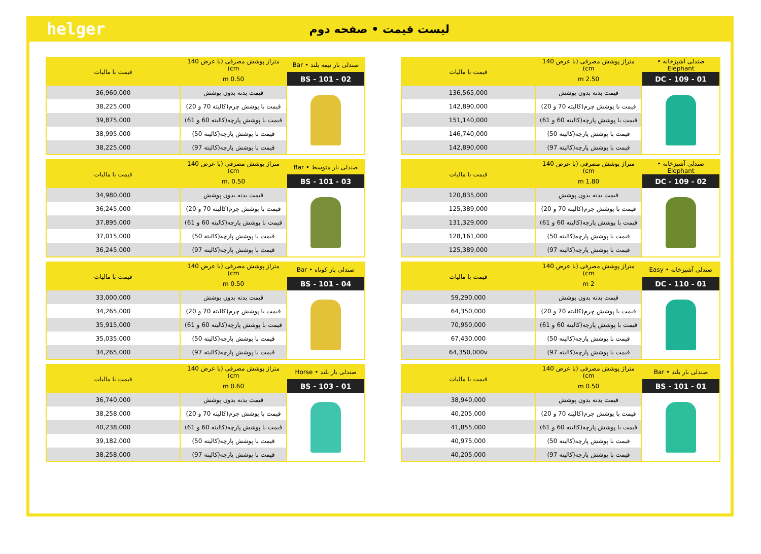helger
لیست قیمت • صفحه دوم
| صندلی آشپزخانه • Elephant | متراژ پوشش مصرفی (با عرض 140 cm) | قیمت با مالیات |
| --- | --- | --- |
| DC - 109 - 01 | 2.50 m | |
| | قیمت بدنه بدون پوشش | 136,565,000 |
| | قیمت با پوشش چرم(کالیته 70 و 20) | 142,890,000 |
| | قیمت با پوشش پارچه(کالیته 60 و 61) | 151,140,000 |
| | قیمت با پوشش پارچه(کالیته 50) | 146,740,000 |
| | قیمت با پوشش پارچه(کالیته 97) | 142,890,000 |
| صندلی آشپزخانه • Elephant | متراژ پوشش مصرفی (با عرض 140 cm) | قیمت با مالیات |
| --- | --- | --- |
| DC - 109 - 02 | 1.80 m | |
| | قیمت بدنه بدون پوشش | 120,835,000 |
| | قیمت با پوشش چرم(کالیته 70 و 20) | 125,389,000 |
| | قیمت با پوشش پارچه(کالیته 60 و 61) | 131,329,000 |
| | قیمت با پوشش پارچه(کالیته 50) | 128,161,000 |
| | قیمت با پوشش پارچه(کالیته 97) | 125,389,000 |
| صندلی آشپزخانه • Easy | متراژ پوشش مصرفی (با عرض 140 cm) | قیمت با مالیات |
| --- | --- | --- |
| DC - 110 - 01 | 2 m | |
| | قیمت بدنه بدون پوشش | 59,290,000 |
| | قیمت با پوشش چرم(کالیته 70 و 20) | 64,350,000 |
| | قیمت با پوشش پارچه(کالیته 60 و 61) | 70,950,000 |
| | قیمت با پوشش پارچه(کالیته 50) | 67,430,000 |
| | قیمت با پوشش پارچه(کالیته 97) | 64,350,000v |
| صندلی بار بلند • Bar | متراژ پوشش مصرفی (با عرض 140 cm) | قیمت با مالیات |
| --- | --- | --- |
| BS - 101 - 01 | 0.50 m | |
| | قیمت بدنه بدون پوشش | 38,940,000 |
| | قیمت با پوشش چرم(کالیته 70 و 20) | 40,205,000 |
| | قیمت با پوشش پارچه(کالیته 60 و 61) | 41,855,000 |
| | قیمت با پوشش پارچه(کالیته 50) | 40,975,000 |
| | قیمت با پوشش پارچه(کالیته 97) | 40,205,000 |
| صندلی بار نیمه بلند • Bar | متراژ پوشش مصرفی (با عرض 140 cm) | قیمت با مالیات |
| --- | --- | --- |
| BS - 101 - 02 | 0.50 m | |
| | قیمت بدنه بدون پوشش | 36,960,000 |
| | قیمت با پوشش چرم(کالیته 70 و 20) | 38,225,000 |
| | قیمت با پوشش پارچه(کالیته 60 و 61) | 39,875,000 |
| | قیمت با پوشش پارچه(کالیته 50) | 38,995,000 |
| | قیمت با پوشش پارچه(کالیته 97) | 38,225,000 |
| صندلی بار متوسط • Bar | متراژ پوشش مصرفی (با عرض 140 cm) | قیمت با مالیات |
| --- | --- | --- |
| BS - 101 - 03 | 0.50 .m | |
| | قیمت بدنه بدون پوشش | 34,980,000 |
| | قیمت با پوشش چرم(کالیته 70 و 20) | 36,245,000 |
| | قیمت با پوشش پارچه(کالیته 60 و 61) | 37,895,000 |
| | قیمت با پوشش پارچه(کالیته 50) | 37,015,000 |
| | قیمت با پوشش پارچه(کالیته 97) | 36,245,000 |
| صندلی بار کوتاه • Bar | متراژ پوشش مصرفی (با عرض 140 cm) | قیمت با مالیات |
| --- | --- | --- |
| BS - 101 - 04 | 0.50 m | |
| | قیمت بدنه بدون پوشش | 33,000,000 |
| | قیمت با پوشش چرم(کالیته 70 و 20) | 34,265,000 |
| | قیمت با پوشش پارچه(کالیته 60 و 61) | 35,915,000 |
| | قیمت با پوشش پارچه(کالیته 50) | 35,035,000 |
| | قیمت با پوشش پارچه(کالیته 97) | 34,265,000 |
| صندلی بار بلند • Horse | متراژ پوشش مصرفی (با عرض 140 cm) | قیمت با مالیات |
| --- | --- | --- |
| BS - 103 - 01 | 0.60 m | |
| | قیمت بدنه بدون پوشش | 36,740,000 |
| | قیمت با پوشش چرم(کالیته 70 و 20) | 38,258,000 |
| | قیمت با پوشش پارچه(کالیته 60 و 61) | 40,238,000 |
| | قیمت با پوشش پارچه(کالیته 50) | 39,182,000 |
| | قیمت با پوشش پارچه(کالیته 97) | 38,258,000 |